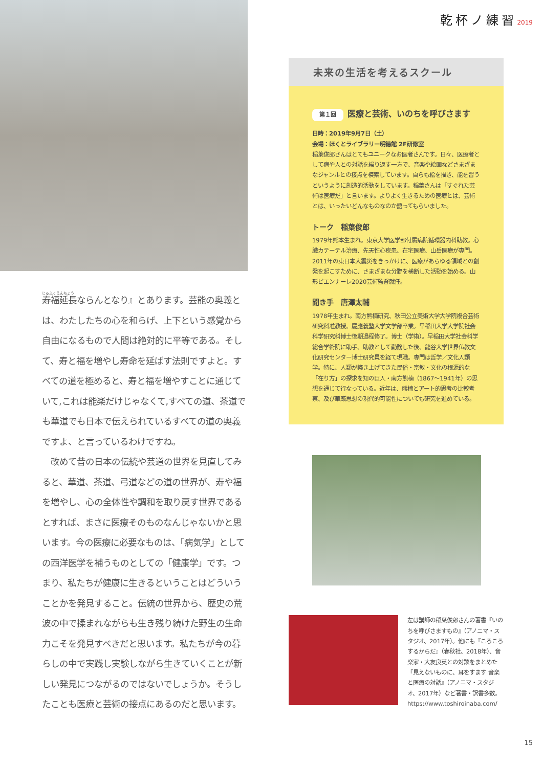じゅふくえんちょう
寿福延長ならんとなり』とあります。芸能の奥義とは、わたしたちの心を和らげ、上下という感覚から自由になるもので人間は絶対的に平等である。そして、寿と福を増やし寿命を延ばす法則ですよと。すべての道を極めると、寿と福を増やすことに通じていて,これは能楽だけじゃなくて,すべての道、茶道でも華道でも日本で伝えられているすべての道の奥義ですよ、と言っているわけですね。
　改めて昔の日本の伝統や芸道の世界を見直してみると、華道、茶道、弓道などの道の世界が、寿や福を増やし、心の全体性や調和を取り戻す世界であるとすれば、まさに医療そのものなんじゃないかと思います。今の医療に必要なものは、「病気学」としての西洋医学を補うものとしての「健康学」です。つまり、私たちが健康に生きるということはどういうことかを発見すること。伝統の世界から、歴史の荒波の中で揉まれながらも生き残り続けた野生の生命力こそを発見すべきだと思います。私たちが今の暮らしの中で実践し実験しながら生きていくことが新しい発見につながるのではないでしょうか。そうしたことも医療と芸術の接点にあるのだと思います。
乾杯ノ練習2019
未来の生活を考えるスクール
第１回 医療と芸術、いのちを呼びさます
日時：2019年9月7日（土）
会場：ほくとライブラリー明徳館 2F研修室
稲葉俊郎さんはとてもユニークなお医者さんです。日々、医療者として病や人との対話を繰り返す一方で、音楽や絵画などさまざまなジャンルとの接点を模索しています。自らも絵を描き、能を習うというように創造的活動をしています。稲葉さんは「すぐれた芸術は医療だ」と言います。よりよく生きるための医療とは、芸術とは、いったいどんなものなのか語ってもらいました。
トーク　稲葉俊郎
1979年熊本生まれ。東京大学医学部付属病院循環器内科助教。心臓カテーテル治療、先天性心疾患、在宅医療、山岳医療が専門。2011年の東日本大震災をきっかけに、医療があらゆる領域との創発を起こすために、さまざまな分野を横断した活動を始める。山形ビエンナーレ2020芸術監督就任。
聞き手　唐澤太輔
1978年生まれ。南方熊楠研究、秋田公立美術大学大学院複合芸術研究科准教授。慶應義塾大学文学部卒業。早稲田大学大学院社会科学研究科博士後期過程修了。博士（学術）。早稲田大学社会科学総合学術院に助手、助教として勤務した後、龍谷大学世界仏教文化研究センター博士研究員を経て現職。専門は哲学／文化人類学。特に、人類が築き上げてきた民俗・宗教・文化の根源的な「在り方」の探求を知の巨人・南方熊楠（1867～1941年）の思想を通じて行なっている。近年は、熊楠とアート的思考の比較考察、及び華厳思想の現代的可能性についても研究を進めている。
左は講師の稲葉俊郎さんの著書『いのちを呼びさますもの』（アノニマ・スタジオ、2017年）。他にも『ころころするからだ』（春秋社、2018年）、音楽家・大友良英との対談をまとめた『見えないものに、耳をすます 音楽と医療の対話』（アノニマ・スタジオ、2017年）など著書・訳書多数。
https://www.toshiroinaba.com/
15